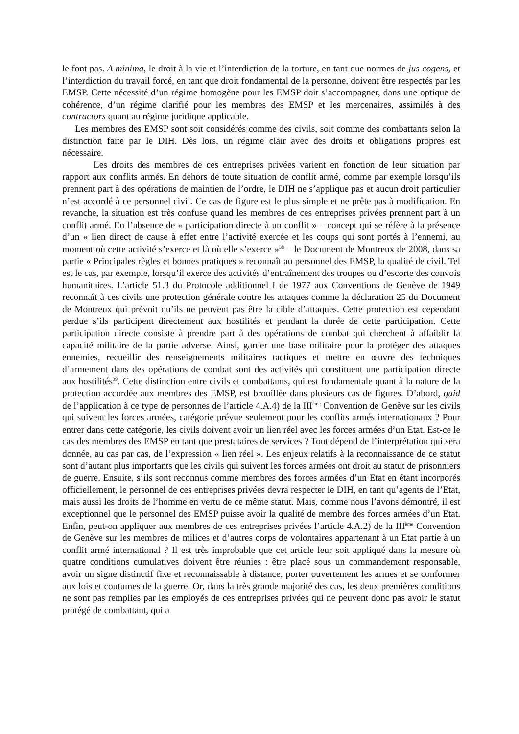le font pas. A minima, le droit à la vie et l’interdiction de la torture, en tant que normes de jus cogens, et l’interdiction du travail forcé, en tant que droit fondamental de la personne, doivent être respectés par les EMSP. Cette nécessité d’un régime homogène pour les EMSP doit s’accompagner, dans une optique de cohérence, d’un régime clarifié pour les membres des EMSP et les mercenaires, assimilés à des contractors quant au régime juridique applicable.
Les membres des EMSP sont soit considérés comme des civils, soit comme des combattants selon la distinction faite par le DIH. Dès lors, un régime clair avec des droits et obligations propres est nécessaire.
Les droits des membres de ces entreprises privées varient en fonction de leur situation par rapport aux conflits armés. En dehors de toute situation de conflit armé, comme par exemple lorsqu’ils prennent part à des opérations de maintien de l’ordre, le DIH ne s’applique pas et aucun droit particulier n’est accordé à ce personnel civil. Ce cas de figure est le plus simple et ne prête pas à modification. En revanche, la situation est très confuse quand les membres de ces entreprises privées prennent part à un conflit armé. En l’absence de « participation directe à un conflit » – concept qui se réfère à la présence d’un « lien direct de cause à effet entre l’activité exercée et les coups qui sont portés à l’ennemi, au moment où cette activité s’exerce et là où elle s’exerce »<sup>38</sup> – le Document de Montreux de 2008, dans sa partie « Principales règles et bonnes pratiques » reconnaît au personnel des EMSP, la qualité de civil. Tel est le cas, par exemple, lorsqu’il exerce des activités d’entraînement des troupes ou d’escorte des convois humanitaires. L’article 51.3 du Protocole additionnel I de 1977 aux Conventions de Genève de 1949 reconnaît à ces civils une protection générale contre les attaques comme la déclaration 25 du Document de Montreux qui prévoit qu’ils ne peuvent pas être la cible d’attaques. Cette protection est cependant perdue s’ils participent directement aux hostilités et pendant la durée de cette participation. Cette participation directe consiste à prendre part à des opérations de combat qui cherchent à affaiblir la capacité militaire de la partie adverse. Ainsi, garder une base militaire pour la protéger des attaques ennemies, recueillir des renseignements militaires tactiques et mettre en œuvre des techniques d’armement dans des opérations de combat sont des activités qui constituent une participation directe aux hostilités<sup>39</sup>. Cette distinction entre civils et combattants, qui est fondamentale quant à la nature de la protection accordée aux membres des EMSP, est brouillée dans plusieurs cas de figures. D’abord, quid de l’application à ce type de personnes de l’article 4.A.4) de la III<sup>ème</sup> Convention de Genève sur les civils qui suivent les forces armées, catégorie prévue seulement pour les conflits armés internationaux ? Pour entrer dans cette catégorie, les civils doivent avoir un lien réel avec les forces armées d’un Etat. Est-ce le cas des membres des EMSP en tant que prestataires de services ? Tout dépend de l’interprétation qui sera donnée, au cas par cas, de l’expression « lien réel ». Les enjeux relatifs à la reconnaissance de ce statut sont d’autant plus importants que les civils qui suivent les forces armées ont droit au statut de prisonniers de guerre. Ensuite, s’ils sont reconnus comme membres des forces armées d’un Etat en étant incorporés officiellement, le personnel de ces entreprises privées devra respecter le DIH, en tant qu’agents de l’Etat, mais aussi les droits de l’homme en vertu de ce même statut. Mais, comme nous l’avons démontré, il est exceptionnel que le personnel des EMSP puisse avoir la qualité de membre des forces armées d’un Etat. Enfin, peut-on appliquer aux membres de ces entreprises privées l’article 4.A.2) de la III<sup>ème</sup> Convention de Genève sur les membres de milices et d’autres corps de volontaires appartenant à un Etat partie à un conflit armé international ? Il est très improbable que cet article leur soit appliqué dans la mesure où quatre conditions cumulatives doivent être réunies : être placé sous un commandement responsable, avoir un signe distinctif fixe et reconnaissable à distance, porter ouvertement les armes et se conformer aux lois et coutumes de la guerre. Or, dans la très grande majorité des cas, les deux premières conditions ne sont pas remplies par les employés de ces entreprises privées qui ne peuvent donc pas avoir le statut protégé de combattant, qui a